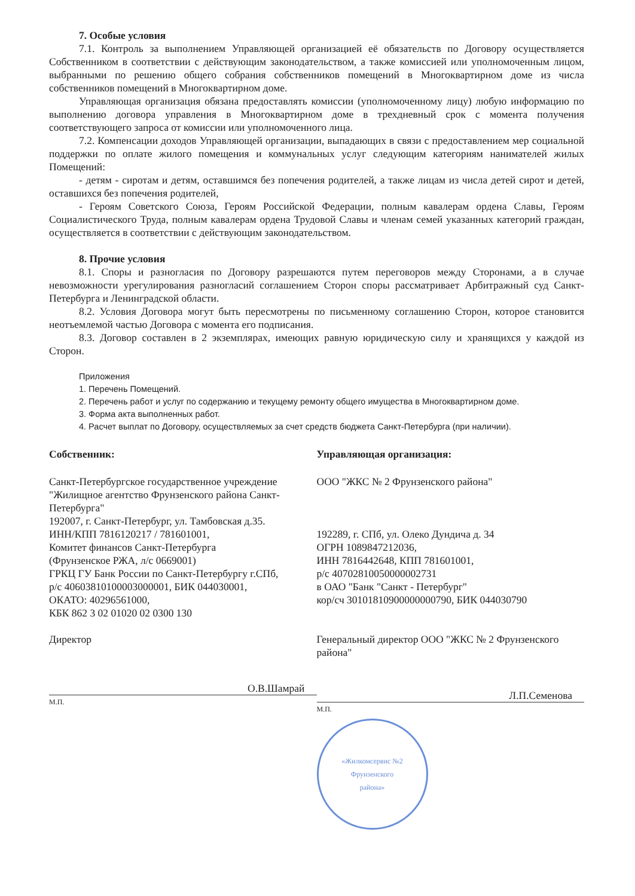7. Особые условия
7.1. Контроль за выполнением Управляющей организацией её обязательств по Договору осуществляется Собственником в соответствии с действующим законодательством, а также комиссией или уполномоченным лицом, выбранными по решению общего собрания собственников помещений в Многоквартирном доме из числа собственников помещений в Многоквартирном доме.
Управляющая организация обязана предоставлять комиссии (уполномоченному лицу) любую информацию по выполнению договора управления в Многоквартирном доме в трехдневный срок с момента получения соответствующего запроса от комиссии или уполномоченного лица.
7.2. Компенсации доходов Управляющей организации, выпадающих в связи с предоставлением мер социальной поддержки по оплате жилого помещения и коммунальных услуг следующим категориям нанимателей жилых Помещений:
- детям - сиротам и детям, оставшимся без попечения родителей, а также лицам из числа детей сирот и детей, оставшихся без попечения родителей,
- Героям Советского Союза, Героям Российской Федерации, полным кавалерам ордена Славы, Героям Социалистического Труда, полным кавалерам ордена Трудовой Славы и членам семей указанных категорий граждан, осуществляется в соответствии с действующим законодательством.
8. Прочие условия
8.1. Споры и разногласия по Договору разрешаются путем переговоров между Сторонами, а в случае невозможности урегулирования разногласий соглашением Сторон споры рассматривает Арбитражный суд Санкт-Петербурга и Ленинградской области.
8.2. Условия Договора могут быть пересмотрены по письменному соглашению Сторон, которое становится неотъемлемой частью Договора с момента его подписания.
8.3. Договор составлен в 2 экземплярах, имеющих равную юридическую силу и хранящихся у каждой из Сторон.
Приложения
1. Перечень Помещений.
2. Перечень работ и услуг по содержанию и текущему ремонту общего имущества в Многоквартирном доме.
3. Форма акта выполненных работ.
4. Расчет выплат по Договору, осуществляемых за счет средств бюджета Санкт-Петербурга (при наличии).
Собственник:
Санкт-Петербургское государственное учреждение "Жилищное агентство Фрунзенского района Санкт-Петербурга"
192007, г. Санкт-Петербург, ул. Тамбовская д.35.
ИНН/КПП 7816120217 / 781601001,
Комитет финансов Санкт-Петербурга
(Фрунзенское РЖА, л/с 0669001)
ГРКЦ ГУ Банк России по Санкт-Петербургу г.СПб,
р/с 40603810100003000001, БИК 044030001,
ОКАТО: 40296561000,
КБК 862 3 02 01020 02 0300 130
Директор
О.В.Шамрай
М.П.
Управляющая организация:
ООО "ЖКС № 2 Фрунзенского района"
192289, г. СПб, ул. Олеко Дундича д. 34
ОГРН 1089847212036,
ИНН 7816442648, КПП 781601001,
р/с 40702810050000002731
в ОАО "Банк "Санкт - Петербург"
кор/сч 30101810900000000790, БИК 044030790
Генеральный директор ООО "ЖКС № 2 Фрунзенского района"
Л.П.Семенова
М.П.
«Жилкомсервис №2
Фрунзенского
района»